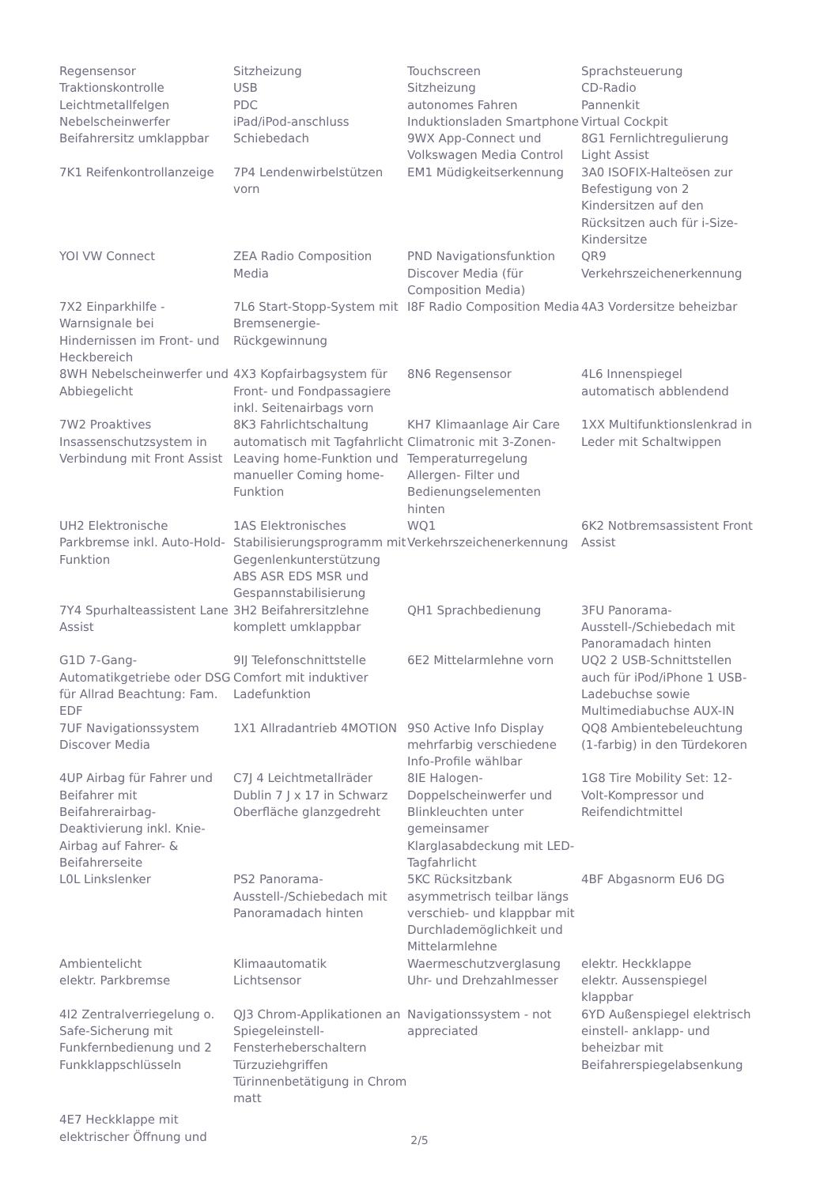| Regensensor Traktionskontrolle Leichtmetallfelgen Nebelscheinwerfer Beifahrersitz umklappbar | Sitzheizung USB PDC iPad/iPod-anschluss Schiebedach | Touchscreen Sitzheizung autonomes Fahren Induktionsladen Smartphone 9WX App-Connect und Volkswagen Media Control | Sprachsteuerung CD-Radio Pannenkit Virtual Cockpit 8G1 Fernlichtregulierung Light Assist |
| 7K1 Reifenkontrollanzeige | 7P4 Lendenwirbelstützen vorn | EM1 Müdigkeitserkennung | 3A0 ISOFIX-Halteösen zur Befestigung von 2 Kindersitzen auf den Rücksitzen auch für i-Size-Kindersitze |
| YOI VW Connect | ZEA Radio Composition Media | PND Navigationsfunktion Discover Media (für Composition Media) | QR9 Verkehrszeichenerkennung |
| 7X2 Einparkhilfe - Warnsignale bei Hindernissen im Front- und Heckbereich | 7L6 Start-Stopp-System mit Bremsenergie-Rückgewinnung | I8F Radio Composition Media | 4A3 Vordersitze beheizbar |
| 8WH Nebelscheinwerfer und Abbiegelicht | 4X3 Kopfairbagsystem für Front- und Fondpassagiere inkl. Seitenairbags vorn | 8N6 Regensensor | 4L6 Innenspiegel automatisch abblendend |
| 7W2 Proaktives Insassenschutzsystem in Verbindung mit Front Assist | 8K3 Fahrlichtschaltung automatisch mit Tagfahrlicht Leaving home-Funktion und manueller Coming home-Funktion | KH7 Klimaanlage Air Care Climatronic mit 3-Zonen-Temperaturregelung Allergen- Filter und Bedienungselementen hinten | 1XX Multifunktionslenkrad in Leder mit Schaltwippen |
| UH2 Elektronische Parkbremse inkl. Auto-Hold-Funktion | 1AS Elektronisches Stabilisierungsprogramm mit Gegenlenkunterstützung ABS ASR EDS MSR und Gespannstabilisierung | WQ1 Verkehrszeichenerkennung | 6K2 Notbremsassistent Front Assist |
| 7Y4 Spurhalteassistent Lane Assist | 3H2 Beifahrersitzlehne komplett umklappbar | QH1 Sprachbedienung | 3FU Panorama-Ausstell-/Schiebedach mit Panoramadach hinten |
| G1D 7-Gang-Automatikgetriebe oder DSG für Allrad Beachtung: Fam. EDF | 9IJ Telefonschnittstelle Comfort mit induktiver Ladefunktion | 6E2 Mittelarmlehne vorn | UQ2 2 USB-Schnittstellen auch für iPod/iPhone 1 USB-Ladebuchse sowie Multimediabuchse AUX-IN |
| 7UF Navigationssystem Discover Media | 1X1 Allradantrieb 4MOTION | 9S0 Active Info Display mehrfarbig verschiedene Info-Profile wählbar | QQ8 Ambientebeleuchtung (1-farbig) in den Türdekoren |
| 4UP Airbag für Fahrer und Beifahrer mit Beifahrerairbag-Deaktivierung inkl. Knie-Airbag auf Fahrer- & Beifahrerseite | C7J 4 Leichtmetallräder Dublin 7 J x 17 in Schwarz Oberfläche glanzgedreht | 8IE Halogen-Doppelscheinwerfer und Blinkleuchten unter gemeinsamer Klarglasabdeckung mit LED-Tagfahrlicht | 1G8 Tire Mobility Set: 12-Volt-Kompressor und Reifendichtmittel |
| L0L Linkslenker | PS2 Panorama-Ausstell-/Schiebedach mit Panoramadach hinten | 5KC Rücksitzbank asymmetrisch teilbar längs verschieb- und klappbar mit Durchlademöglichkeit und Mittelarmlehne | 4BF Abgasnorm EU6 DG |
| Ambientelicht elektr. Parkbremse | Klimaautomatik Lichtsensor | Waermeschutzverglasung Uhr- und Drehzahlmesser | elektr. Heckklappe elektr. Aussenspiegel klappbar |
| 4I2 Zentralverriegelung o. Safe-Sicherung mit Funkfernbedienung und 2 Funkklappschlüsseln | QJ3 Chrom-Applikationen an Spiegeleinstell-Fensterheberschaltern Türzuziehgriffen Türinnenbetätigung in Chrom matt | Navigationssystem - not appreciated | 6YD Außenspiegel elektrisch einstell- anklapp- und beheizbar mit Beifahrerspiegelabsenkung |
| 4E7 Heckklappe mit elektrischer Öffnung und | | | |
2/5